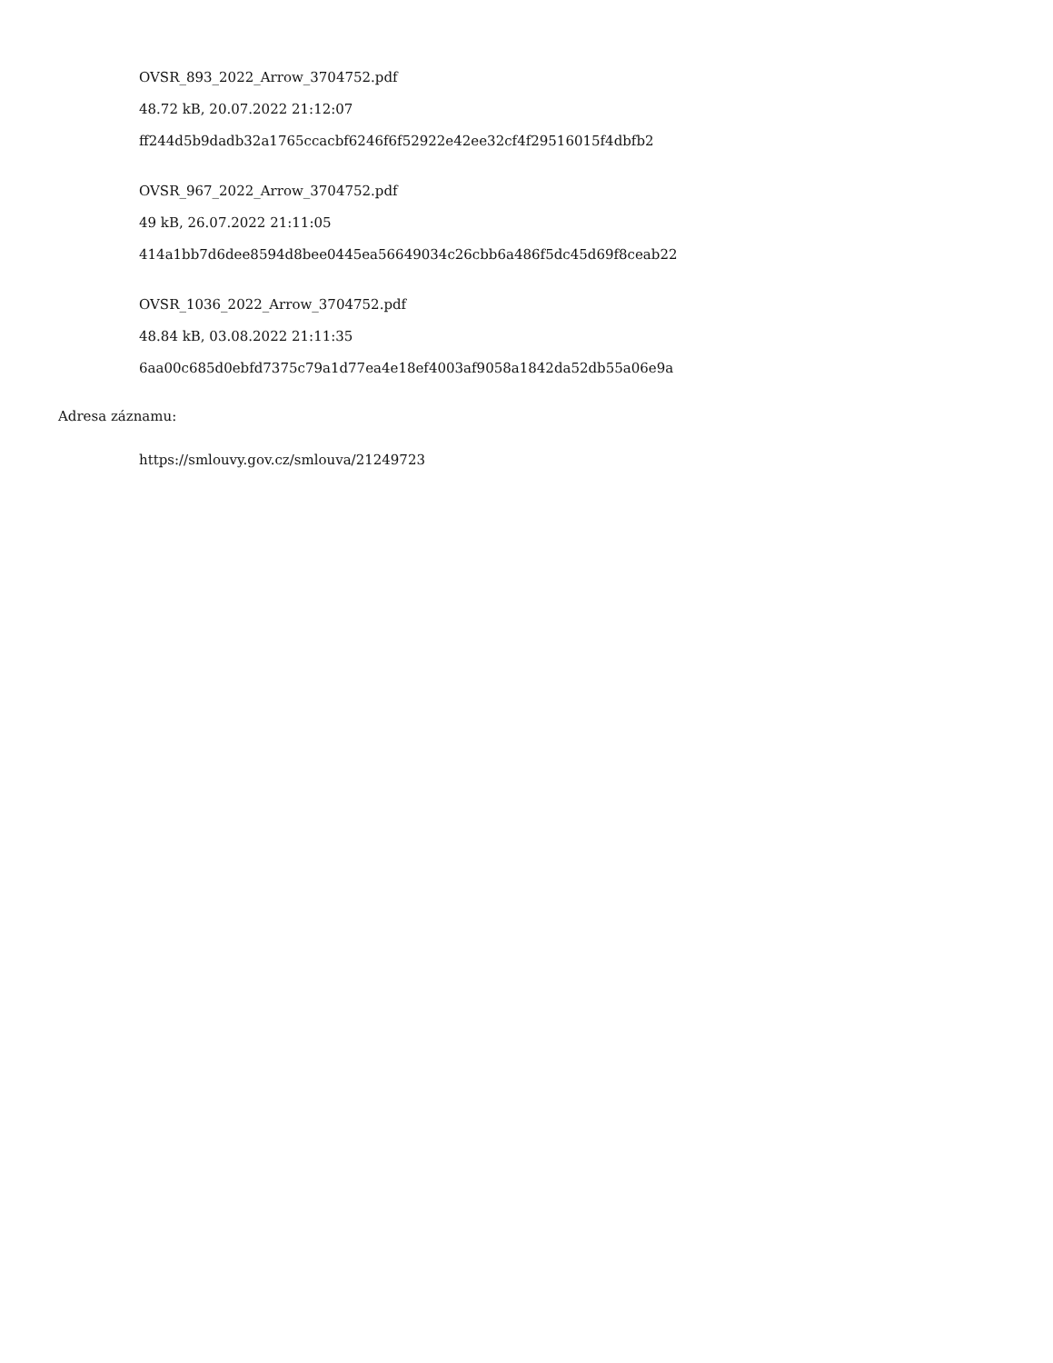OVSR_893_2022_Arrow_3704752.pdf
48.72 kB, 20.07.2022 21:12:07
ff244d5b9dadb32a1765ccacbf6246f6f52922e42ee32cf4f29516015f4dbfb2
OVSR_967_2022_Arrow_3704752.pdf
49 kB, 26.07.2022 21:11:05
414a1bb7d6dee8594d8bee0445ea56649034c26cbb6a486f5dc45d69f8ceab22
OVSR_1036_2022_Arrow_3704752.pdf
48.84 kB, 03.08.2022 21:11:35
6aa00c685d0ebfd7375c79a1d77ea4e18ef4003af9058a1842da52db55a06e9a
Adresa záznamu:
https://smlouvy.gov.cz/smlouva/21249723